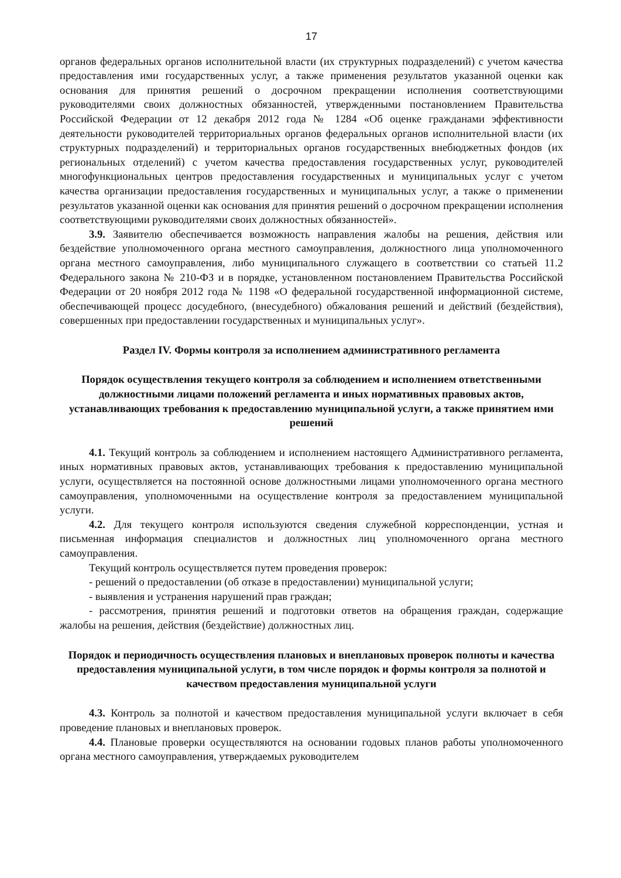17
органов федеральных органов исполнительной власти (их структурных подразделений) с учетом качества предоставления ими государственных услуг, а также применения результатов указанной оценки как основания для принятия решений о досрочном прекращении исполнения соответствующими руководителями своих должностных обязанностей, утвержденными постановлением Правительства Российской Федерации от 12 декабря 2012 года № 1284 «Об оценке гражданами эффективности деятельности руководителей территориальных органов федеральных органов исполнительной власти (их структурных подразделений) и территориальных органов государственных внебюджетных фондов (их региональных отделений) с учетом качества предоставления государственных услуг, руководителей многофункциональных центров предоставления государственных и муниципальных услуг с учетом качества организации предоставления государственных и муниципальных услуг, а также о применении результатов указанной оценки как основания для принятия решений о досрочном прекращении исполнения соответствующими руководителями своих должностных обязанностей».
3.9. Заявителю обеспечивается возможность направления жалобы на решения, действия или бездействие уполномоченного органа местного самоуправления, должностного лица уполномоченного органа местного самоуправления, либо муниципального служащего в соответствии со статьей 11.2 Федерального закона № 210-ФЗ и в порядке, установленном постановлением Правительства Российской Федерации от 20 ноября 2012 года № 1198 «О федеральной государственной информационной системе, обеспечивающей процесс досудебного, (внесудебного) обжалования решений и действий (бездействия), совершенных при предоставлении государственных и муниципальных услуг».
Раздел IV. Формы контроля за исполнением административного регламента
Порядок осуществления текущего контроля за соблюдением и исполнением ответственными должностными лицами положений регламента и иных нормативных правовых актов, устанавливающих требования к предоставлению муниципальной услуги, а также принятием ими решений
4.1. Текущий контроль за соблюдением и исполнением настоящего Административного регламента, иных нормативных правовых актов, устанавливающих требования к предоставлению муниципальной услуги, осуществляется на постоянной основе должностными лицами уполномоченного органа местного самоуправления, уполномоченными на осуществление контроля за предоставлением муниципальной услуги.
4.2. Для текущего контроля используются сведения служебной корреспонденции, устная и письменная информация специалистов и должностных лиц уполномоченного органа местного самоуправления.
Текущий контроль осуществляется путем проведения проверок:
- решений о предоставлении (об отказе в предоставлении) муниципальной услуги;
- выявления и устранения нарушений прав граждан;
- рассмотрения, принятия решений и подготовки ответов на обращения граждан, содержащие жалобы на решения, действия (бездействие) должностных лиц.
Порядок и периодичность осуществления плановых и внеплановых проверок полноты и качества предоставления муниципальной услуги, в том числе порядок и формы контроля за полнотой и качеством предоставления муниципальной услуги
4.3. Контроль за полнотой и качеством предоставления муниципальной услуги включает в себя проведение плановых и внеплановых проверок.
4.4. Плановые проверки осуществляются на основании годовых планов работы уполномоченного органа местного самоуправления, утверждаемых руководителем